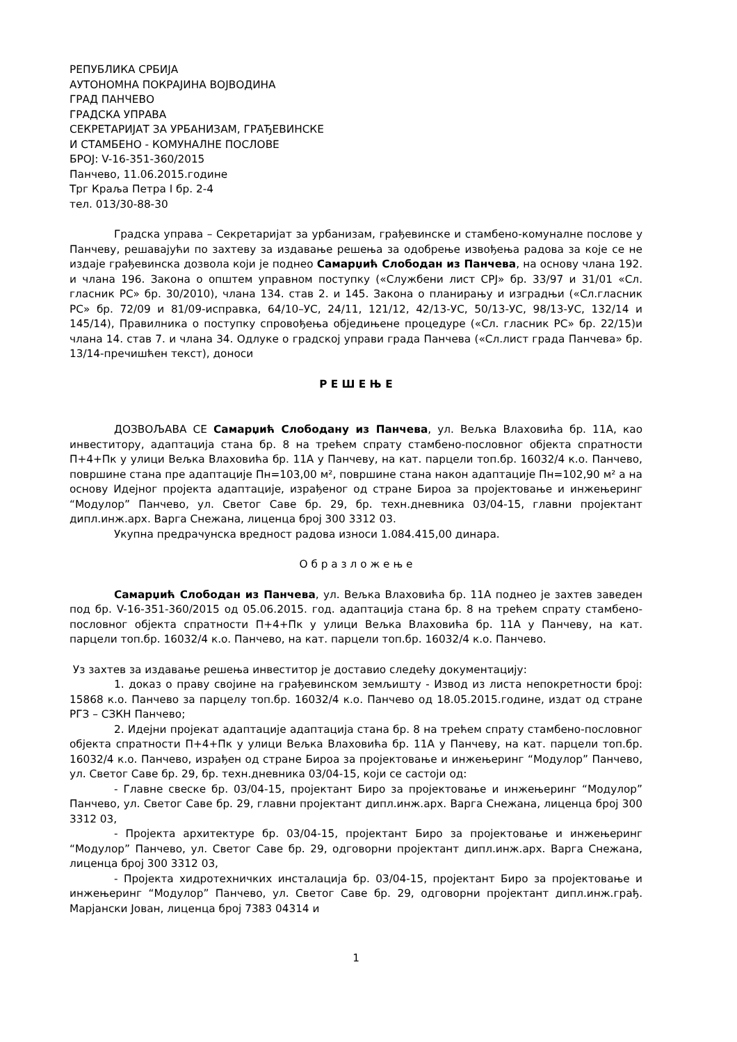РЕПУБЛИКА СРБИЈА
АУТОНОМНА ПОКРАЈИНА ВОЈВОДИНА
ГРАД ПАНЧЕВО
ГРАДСКА УПРАВА
СЕКРЕТАРИЈАТ ЗА УРБАНИЗАМ, ГРАЂЕВИНСКЕ
И СТАМБЕНО - КОМУНАЛНЕ ПОСЛОВЕ
БРОЈ: V-16-351-360/2015
Панчево, 11.06.2015.године
Трг Краља Петра I бр. 2-4
тел. 013/30-88-30
Градска управа – Секретаријат за урбанизам, грађевинске и стамбено-комуналне послове у Панчеву, решавајући по захтеву за издавање решења за одобрење извођења радова за које се не издаје грађевинска дозвола који је поднео Самарџић Слободан из Панчева, на основу члана 192. и члана 196. Закона о општем управном поступку («Службени лист СРЈ» бр. 33/97 и 31/01 «Сл. гласник РС» бр. 30/2010), члана 134. став 2. и 145. Закона о планирању и изградњи («Сл.гласник РС» бр. 72/09 и 81/09-исправка, 64/10–УС, 24/11, 121/12, 42/13-УС, 50/13-УС, 98/13-УС, 132/14 и 145/14), Правилника о поступку спровођења обједињене процедуре («Сл. гласник РС» бр. 22/15)и члана 14. став 7. и члана 34. Одлуке о градској управи града Панчева («Сл.лист града Панчева» бр. 13/14-пречишћен текст), доноси
Р Е Ш Е Њ Е
ДОЗВОЉАВА СЕ Самарџић Слободану из Панчева, ул. Вељка Влаховића бр. 11А, као инвеститору, адаптација стана бр. 8 на трећем спрату стамбено-пословног објекта спратности П+4+Пк у улици Вељка Влаховића бр. 11А у Панчеву, на кат. парцели топ.бр. 16032/4 к.о. Панчево, површине стана пре адаптације Пн=103,00 м², површине стана након адаптације Пн=102,90 м² а на основу Идејног пројекта адаптације, израђеног од стране Бироа за пројектовање и инжењеринг “Модулор” Панчево, ул. Светог Саве бр. 29, бр. техн.дневника 03/04-15, главни пројектант дипл.инж.арх. Варга Снежана, лиценца број 300 3312 03.
Укупна предрачунска вредност радова износи 1.084.415,00 динара.
О б р а з л о ж е њ е
Самарџић Слободан из Панчева, ул. Вељка Влаховића бр. 11А поднео је захтев заведен под бр. V-16-351-360/2015 од 05.06.2015. год. адаптација стана бр. 8 на трећем спрату стамбено-пословног објекта спратности П+4+Пк у улици Вељка Влаховића бр. 11А у Панчеву, на кат. парцели топ.бр. 16032/4 к.о. Панчево, на кат. парцели топ.бр. 16032/4 к.о. Панчево.
Уз захтев за издавање решења инвеститор је доставио следећу документацију:
1. доказ о праву својине на грађевинском земљишту - Извод из листа непокретности број: 15868 к.о. Панчево за парцелу топ.бр. 16032/4 к.о. Панчево од 18.05.2015.године, издат од стране РГЗ – СЗКН Панчево;
2. Идејни пројекат адаптације адаптација стана бр. 8 на трећем спрату стамбено-пословног објекта спратности П+4+Пк у улици Вељка Влаховића бр. 11А у Панчеву, на кат. парцели топ.бр. 16032/4 к.о. Панчево, израђен од стране Бироа за пројектовање и инжењеринг “Модулор” Панчево, ул. Светог Саве бр. 29, бр. техн.дневника 03/04-15, који се састоји од:
- Главне свеске бр. 03/04-15, пројектант Биро за пројектовање и инжењеринг “Модулор” Панчево, ул. Светог Саве бр. 29, главни пројектант дипл.инж.арх. Варга Снежана, лиценца број 300 3312 03,
- Пројекта архитектуре бр. 03/04-15, пројектант Биро за пројектовање и инжењеринг “Модулор” Панчево, ул. Светог Саве бр. 29, одговорни пројектант дипл.инж.арх. Варга Снежана, лиценца број 300 3312 03,
- Пројекта хидротехничких инсталација бр. 03/04-15, пројектант Биро за пројектовање и инжењеринг “Модулор” Панчево, ул. Светог Саве бр. 29, одговорни пројектант дипл.инж.грађ. Марјански Јован, лиценца број 7383 04314 и
1